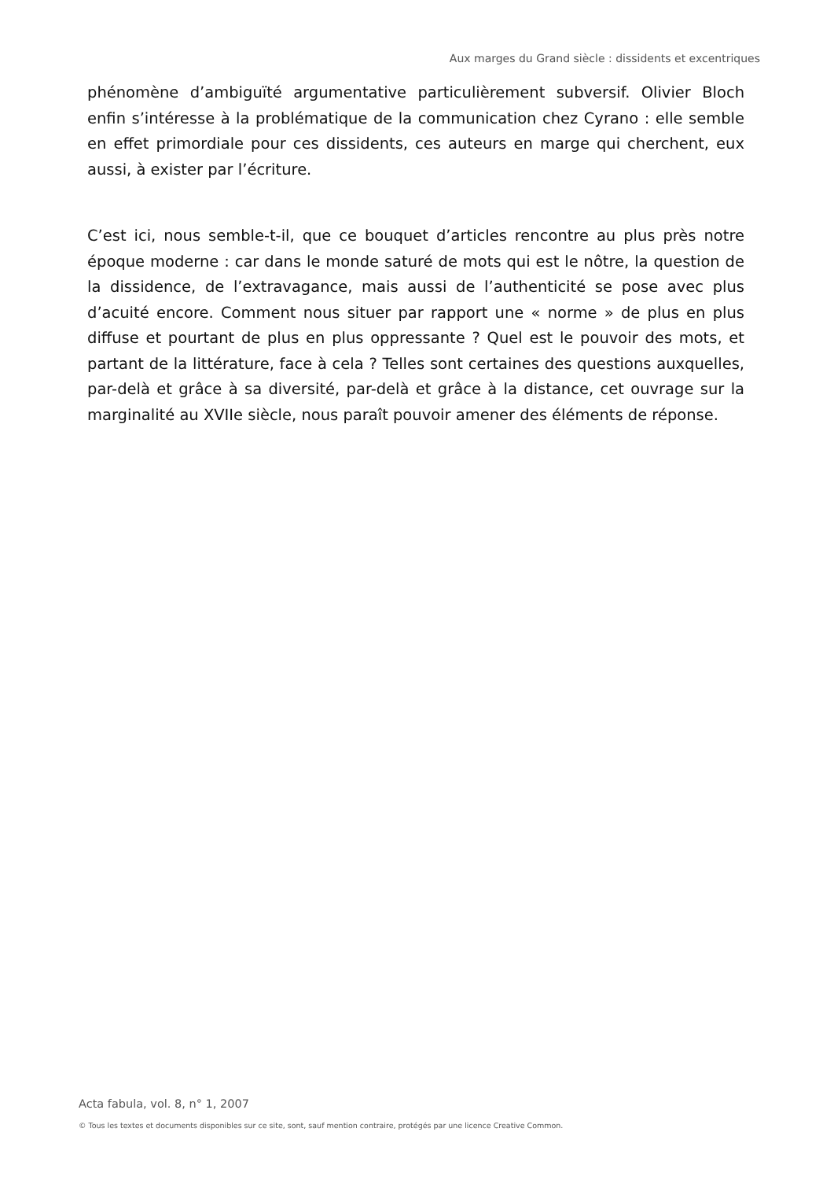Aux marges du Grand siècle : dissidents et excentriques
phénomène d’ambiguïté argumentative particulièrement subversif. Olivier Bloch enfin s’intéresse à la problématique de la communication chez Cyrano : elle semble en effet primordiale pour ces dissidents, ces auteurs en marge qui cherchent, eux aussi, à exister par l’écriture.
C’est ici, nous semble-t-il, que ce bouquet d’articles rencontre au plus près notre époque moderne : car dans le monde saturé de mots qui est le nôtre, la question de la dissidence, de l’extravagance, mais aussi de l’authenticité se pose avec plus d’acuité encore. Comment nous situer par rapport une « norme » de plus en plus diffuse et pourtant de plus en plus oppressante ? Quel est le pouvoir des mots, et partant de la littérature, face à cela ? Telles sont certaines des questions auxquelles, par-delà et grâce à sa diversité, par-delà et grâce à la distance, cet ouvrage sur la marginalité au XVIIe siècle, nous paraît pouvoir amener des éléments de réponse.
Acta fabula, vol. 8, n° 1, 2007
© Tous les textes et documents disponibles sur ce site, sont, sauf mention contraire, protégés par une licence Creative Common.